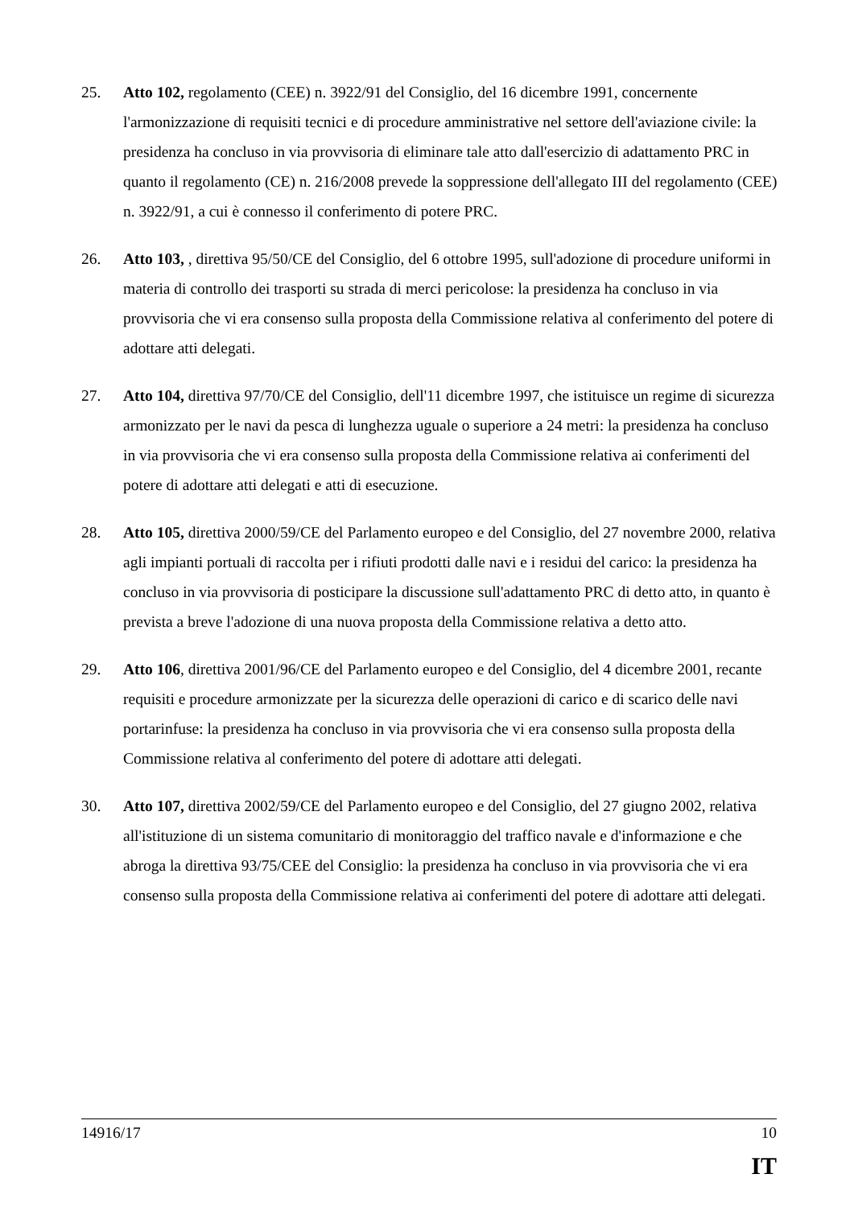25. Atto 102, regolamento (CEE) n. 3922/91 del Consiglio, del 16 dicembre 1991, concernente l'armonizzazione di requisiti tecnici e di procedure amministrative nel settore dell'aviazione civile: la presidenza ha concluso in via provvisoria di eliminare tale atto dall'esercizio di adattamento PRC in quanto il regolamento (CE) n. 216/2008 prevede la soppressione dell'allegato III del regolamento (CEE) n. 3922/91, a cui è connesso il conferimento di potere PRC.
26. Atto 103, , direttiva 95/50/CE del Consiglio, del 6 ottobre 1995, sull'adozione di procedure uniformi in materia di controllo dei trasporti su strada di merci pericolose: la presidenza ha concluso in via provvisoria che vi era consenso sulla proposta della Commissione relativa al conferimento del potere di adottare atti delegati.
27. Atto 104, direttiva 97/70/CE del Consiglio, dell'11 dicembre 1997, che istituisce un regime di sicurezza armonizzato per le navi da pesca di lunghezza uguale o superiore a 24 metri: la presidenza ha concluso in via provvisoria che vi era consenso sulla proposta della Commissione relativa ai conferimenti del potere di adottare atti delegati e atti di esecuzione.
28. Atto 105, direttiva 2000/59/CE del Parlamento europeo e del Consiglio, del 27 novembre 2000, relativa agli impianti portuali di raccolta per i rifiuti prodotti dalle navi e i residui del carico: la presidenza ha concluso in via provvisoria di posticipare la discussione sull'adattamento PRC di detto atto, in quanto è prevista a breve l'adozione di una nuova proposta della Commissione relativa a detto atto.
29. Atto 106, direttiva 2001/96/CE del Parlamento europeo e del Consiglio, del 4 dicembre 2001, recante requisiti e procedure armonizzate per la sicurezza delle operazioni di carico e di scarico delle navi portarinfuse: la presidenza ha concluso in via provvisoria che vi era consenso sulla proposta della Commissione relativa al conferimento del potere di adottare atti delegati.
30. Atto 107, direttiva 2002/59/CE del Parlamento europeo e del Consiglio, del 27 giugno 2002, relativa all'istituzione di un sistema comunitario di monitoraggio del traffico navale e d'informazione e che abroga la direttiva 93/75/CEE del Consiglio: la presidenza ha concluso in via provvisoria che vi era consenso sulla proposta della Commissione relativa ai conferimenti del potere di adottare atti delegati.
14916/17 10
IT